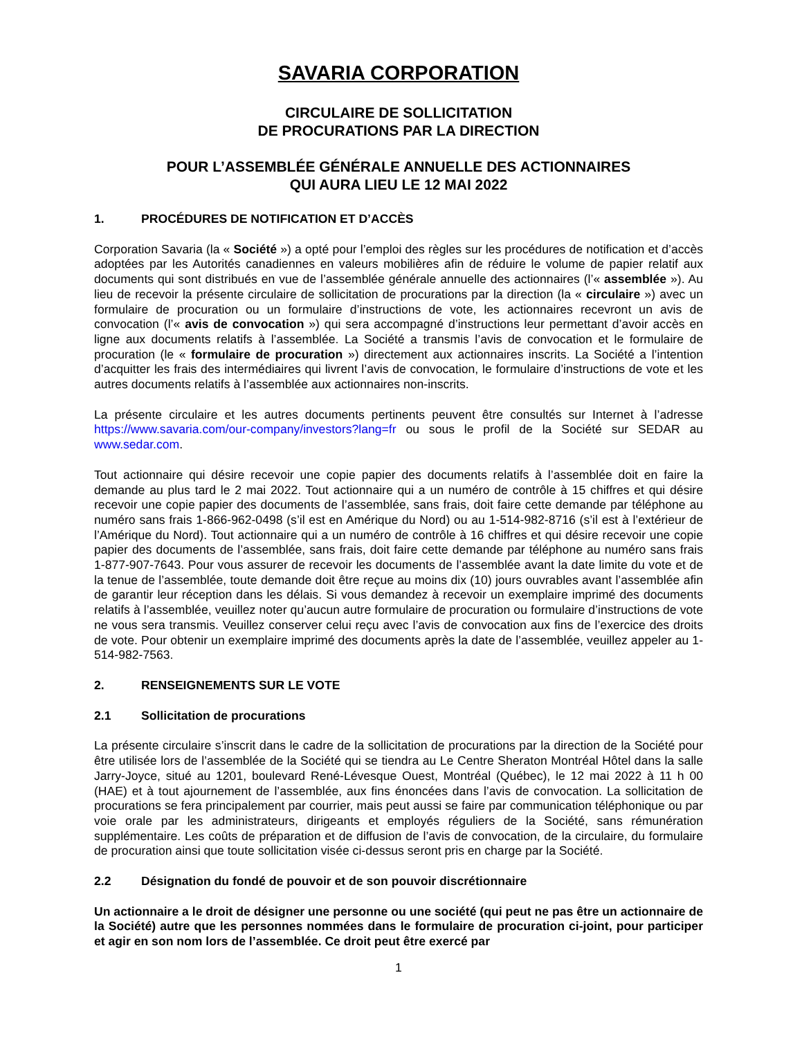SAVARIA CORPORATION
CIRCULAIRE DE SOLLICITATION
DE PROCURATIONS PAR LA DIRECTION
POUR L’ASSEMBLÉE GÉNÉRALE ANNUELLE DES ACTIONNAIRES
QUI AURA LIEU LE 12 MAI 2022
1. PROCÉDURES DE NOTIFICATION ET D’ACCÈS
Corporation Savaria (la « Société ») a opté pour l’emploi des règles sur les procédures de notification et d’accès adoptées par les Autorités canadiennes en valeurs mobilières afin de réduire le volume de papier relatif aux documents qui sont distribués en vue de l’assemblée générale annuelle des actionnaires (l’« assemblée »). Au lieu de recevoir la présente circulaire de sollicitation de procurations par la direction (la « circulaire ») avec un formulaire de procuration ou un formulaire d’instructions de vote, les actionnaires recevront un avis de convocation (l’« avis de convocation ») qui sera accompagné d’instructions leur permettant d’avoir accès en ligne aux documents relatifs à l’assemblée. La Société a transmis l’avis de convocation et le formulaire de procuration (le « formulaire de procuration ») directement aux actionnaires inscrits. La Société a l’intention d’acquitter les frais des intermédiaires qui livrent l’avis de convocation, le formulaire d’instructions de vote et les autres documents relatifs à l’assemblée aux actionnaires non-inscrits.
La présente circulaire et les autres documents pertinents peuvent être consultés sur Internet à l’adresse https://www.savaria.com/our-company/investors?lang=fr ou sous le profil de la Société sur SEDAR au www.sedar.com.
Tout actionnaire qui désire recevoir une copie papier des documents relatifs à l’assemblée doit en faire la demande au plus tard le 2 mai 2022. Tout actionnaire qui a un numéro de contrôle à 15 chiffres et qui désire recevoir une copie papier des documents de l’assemblée, sans frais, doit faire cette demande par téléphone au numéro sans frais 1-866-962-0498 (s’il est en Amérique du Nord) ou au 1-514-982-8716 (s’il est à l’extérieur de l’Amérique du Nord). Tout actionnaire qui a un numéro de contrôle à 16 chiffres et qui désire recevoir une copie papier des documents de l’assemblée, sans frais, doit faire cette demande par téléphone au numéro sans frais 1-877-907-7643. Pour vous assurer de recevoir les documents de l’assemblée avant la date limite du vote et de la tenue de l’assemblée, toute demande doit être reçue au moins dix (10) jours ouvrables avant l’assemblée afin de garantir leur réception dans les délais. Si vous demandez à recevoir un exemplaire imprimé des documents relatifs à l’assemblée, veuillez noter qu’aucun autre formulaire de procuration ou formulaire d’instructions de vote ne vous sera transmis. Veuillez conserver celui reçu avec l’avis de convocation aux fins de l’exercice des droits de vote. Pour obtenir un exemplaire imprimé des documents après la date de l’assemblée, veuillez appeler au 1-514-982-7563.
2. RENSEIGNEMENTS SUR LE VOTE
2.1 Sollicitation de procurations
La présente circulaire s’inscrit dans le cadre de la sollicitation de procurations par la direction de la Société pour être utilisée lors de l’assemblée de la Société qui se tiendra au Le Centre Sheraton Montréal Hôtel dans la salle Jarry-Joyce, situé au 1201, boulevard René-Lévesque Ouest, Montréal (Québec), le 12 mai 2022 à 11 h 00 (HAE) et à tout ajournement de l’assemblée, aux fins énoncées dans l’avis de convocation. La sollicitation de procurations se fera principalement par courrier, mais peut aussi se faire par communication téléphonique ou par voie orale par les administrateurs, dirigeants et employés réguliers de la Société, sans rémunération supplémentaire. Les coûts de préparation et de diffusion de l’avis de convocation, de la circulaire, du formulaire de procuration ainsi que toute sollicitation visée ci-dessus seront pris en charge par la Société.
2.2 Désignation du fondé de pouvoir et de son pouvoir discrétionnaire
Un actionnaire a le droit de désigner une personne ou une société (qui peut ne pas être un actionnaire de la Société) autre que les personnes nommées dans le formulaire de procuration ci-joint, pour participer et agir en son nom lors de l’assemblée. Ce droit peut être exercé par
1